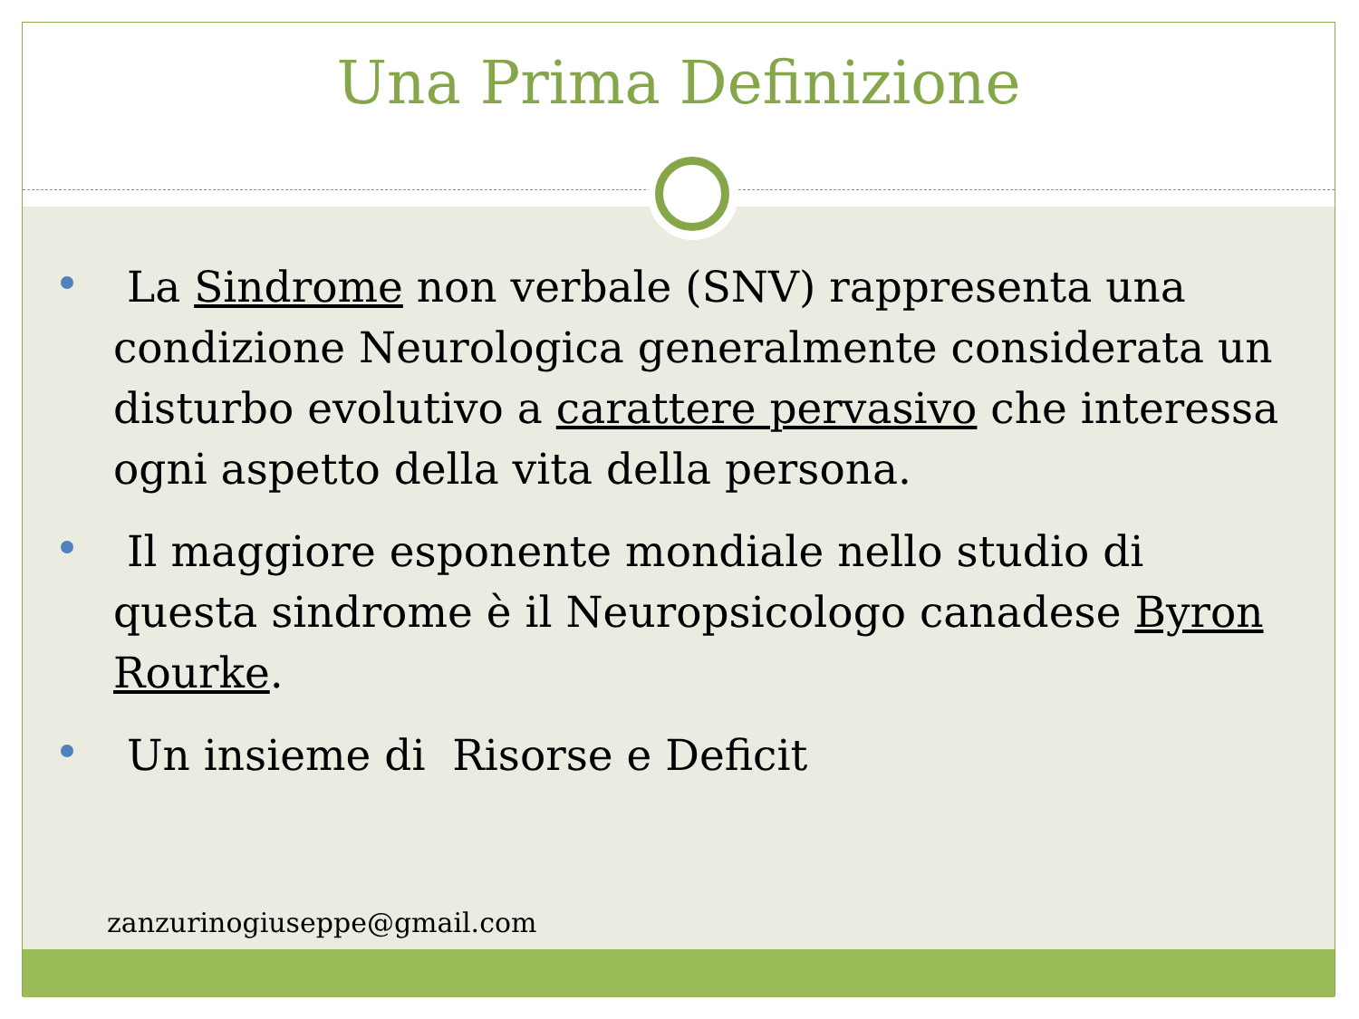Una Prima Definizione
La Sindrome non verbale (SNV) rappresenta una condizione Neurologica generalmente considerata un disturbo evolutivo a carattere pervasivo che interessa ogni aspetto della vita della persona.
Il maggiore esponente mondiale nello studio di questa sindrome è il Neuropsicologo canadese Byron Rourke.
Un insieme di Risorse e Deficit
zanzurinogiuseppe@gmail.com